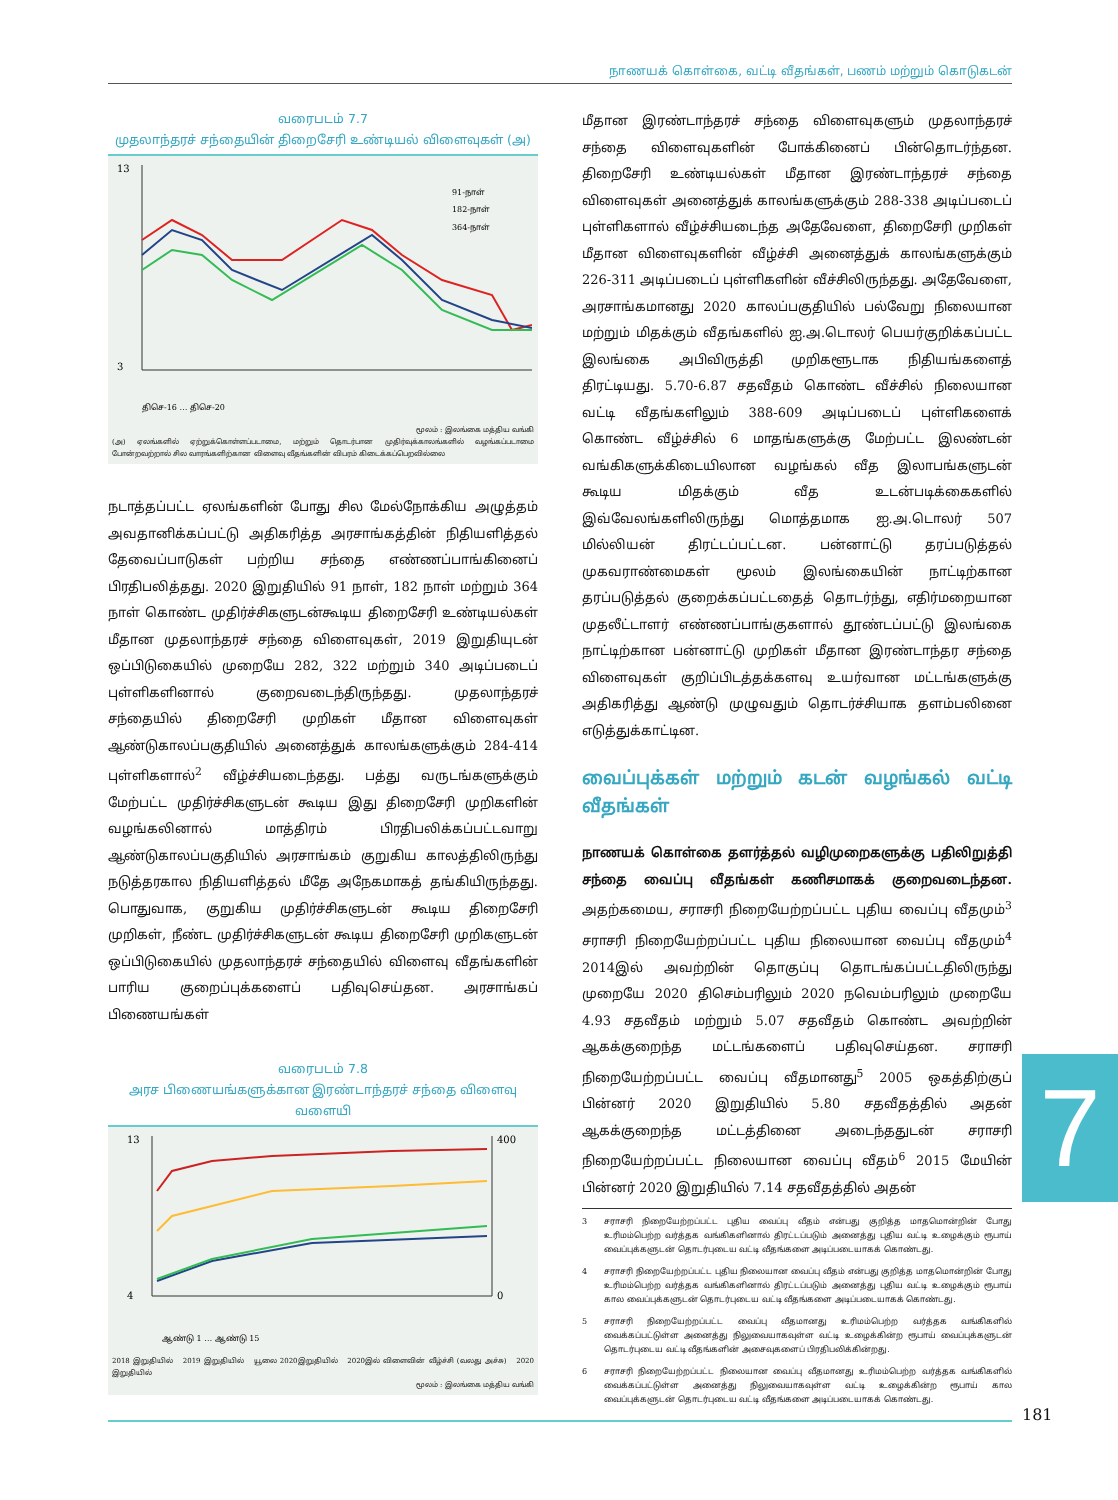நாணயக் கொள்கை, வட்டி வீதங்கள், பணம் மற்றும் கொடுகடன்
வரைபடம் 7.7
முதலாந்தரச் சந்தையின் திறைசேரி உண்டியல் விளைவுகள் (அ)
13
3
91-நாள்
182-நாள்
364-நாள்
திசெ-16 … திசெ-20
மூலம் : இலங்கை மத்திய வங்கி
(அ) ஏலங்களில் ஏற்றுக்கொள்ளப்படாமை, மற்றும் தொடர்பான முதிர்வுக்காலங்களில் வழங்கப்படாமை போன்றவற்றால் சில வாரங்களிற்கான விளைவு வீதங்களின் விபரம் கிடைக்கப்பெறவில்லை
நடாத்தப்பட்ட ஏலங்களின் போது சில மேல்நோக்கிய அழுத்தம் அவதானிக்கப்பட்டு அதிகரித்த அரசாங்கத்தின் நிதியளித்தல் தேவைப்பாடுகள் பற்றிய சந்தை எண்ணப்பாங்கினைப் பிரதிபலித்தது. 2020 இறுதியில் 91 நாள், 182 நாள் மற்றும் 364 நாள் கொண்ட முதிர்ச்சிகளுடன்கூடிய திறைசேரி உண்டியல்கள் மீதான முதலாந்தரச் சந்தை விளைவுகள், 2019 இறுதியுடன் ஒப்பிடுகையில் முறையே 282, 322 மற்றும் 340 அடிப்படைப் புள்ளிகளினால் குறைவடைந்திருந்தது. முதலாந்தரச் சந்தையில் திறைசேரி முறிகள் மீதான விளைவுகள் ஆண்டுகாலப்பகுதியில் அனைத்துக் காலங்களுக்கும் 284-414 புள்ளிகளால்<sup>2</sup> வீழ்ச்சியடைந்தது. பத்து வருடங்களுக்கும் மேற்பட்ட முதிர்ச்சிகளுடன் கூடிய இது திறைசேரி முறிகளின் வழங்கலினால் மாத்திரம் பிரதிபலிக்கப்பட்டவாறு ஆண்டுகாலப்பகுதியில் அரசாங்கம் குறுகிய காலத்திலிருந்து நடுத்தரகால நிதியளித்தல் மீதே அநேகமாகத் தங்கியிருந்தது. பொதுவாக, குறுகிய முதிர்ச்சிகளுடன் கூடிய திறைசேரி முறிகள், நீண்ட முதிர்ச்சிகளுடன் கூடிய திறைசேரி முறிகளுடன் ஒப்பிடுகையில் முதலாந்தரச் சந்தையில் விளைவு வீதங்களின் பாரிய குறைப்புக்களைப் பதிவுசெய்தன. அரசாங்கப் பிணையங்கள்
வரைபடம் 7.8
அரச பிணையங்களுக்கான இரண்டாந்தரச் சந்தை விளைவு வளையி
13
4
400
0
ஆண்டு 1 … ஆண்டு 15
2018 இறுதியில் 2019 இறுதியில் யூலை 2020இறுதியில் 2020இல் விளைவின் வீழ்ச்சி (வலது அச்சு) 2020 இறுதியில்
மூலம் : இலங்கை மத்திய வங்கி
மீதான இரண்டாந்தரச் சந்தை விளைவுகளும் முதலாந்தரச் சந்தை விளைவுகளின் போக்கினைப் பின்தொடர்ந்தன. திறைசேரி உண்டியல்கள் மீதான இரண்டாந்தரச் சந்தை விளைவுகள் அனைத்துக் காலங்களுக்கும் 288-338 அடிப்படைப் புள்ளிகளால் வீழ்ச்சியடைந்த அதேவேளை, திறைசேரி முறிகள் மீதான விளைவுகளின் வீழ்ச்சி அனைத்துக் காலங்களுக்கும் 226-311 அடிப்படைப் புள்ளிகளின் வீச்சிலிருந்தது. அதேவேளை, அரசாங்கமானது 2020 காலப்பகுதியில் பல்வேறு நிலையான மற்றும் மிதக்கும் வீதங்களில் ஐ.அ.டொலர் பெயர்குறிக்கப்பட்ட இலங்கை அபிவிருத்தி முறிகளூடாக நிதியங்களைத் திரட்டியது. 5.70-6.87 சதவீதம் கொண்ட வீச்சில் நிலையான வட்டி வீதங்களிலும் 388-609 அடிப்படைப் புள்ளிகளைக் கொண்ட வீழ்ச்சில் 6 மாதங்களுக்கு மேற்பட்ட இலண்டன் வங்கிகளுக்கிடையிலான வழங்கல் வீத இலாபங்களுடன் கூடிய மிதக்கும் வீத உடன்படிக்கைகளில் இவ்வேலங்களிலிருந்து மொத்தமாக ஐ.அ.டொலர் 507 மில்லியன் திரட்டப்பட்டன. பன்னாட்டு தரப்படுத்தல் முகவராண்மைகள் மூலம் இலங்கையின் நாட்டிற்கான தரப்படுத்தல் குறைக்கப்பட்டதைத் தொடர்ந்து, எதிர்மறையான முதலீட்டாளர் எண்ணப்பாங்குகளால் தூண்டப்பட்டு இலங்கை நாட்டிற்கான பன்னாட்டு முறிகள் மீதான இரண்டாந்தர சந்தை விளைவுகள் குறிப்பிடத்தக்களவு உயர்வான மட்டங்களுக்கு அதிகரித்து ஆண்டு முழுவதும் தொடர்ச்சியாக தளம்பலினை எடுத்துக்காட்டின.
வைப்புக்கள் மற்றும் கடன் வழங்கல் வட்டி வீதங்கள்
நாணயக் கொள்கை தளர்த்தல் வழிமுறைகளுக்கு பதிலிறுத்தி சந்தை வைப்பு வீதங்கள் கணிசமாகக் குறைவடைந்தன. அதற்கமைய, சராசரி நிறையேற்றப்பட்ட புதிய வைப்பு வீதமும்<sup>3</sup> சராசரி நிறையேற்றப்பட்ட புதிய நிலையான வைப்பு வீதமும்<sup>4</sup> 2014இல் அவற்றின் தொகுப்பு தொடங்கப்பட்டதிலிருந்து முறையே 2020 திசெம்பரிலும் 2020 நவெம்பரிலும் முறையே 4.93 சதவீதம் மற்றும் 5.07 சதவீதம் கொண்ட அவற்றின் ஆகக்குறைந்த மட்டங்களைப் பதிவுசெய்தன. சராசரி நிறையேற்றப்பட்ட வைப்பு வீதமானது<sup>5</sup> 2005 ஒகத்திற்குப் பின்னர் 2020 இறுதியில் 5.80 சதவீதத்தில் அதன் ஆகக்குறைந்த மட்டத்தினை அடைந்ததுடன் சராசரி நிறையேற்றப்பட்ட நிலையான வைப்பு வீதம்<sup>6</sup> 2015 மேயின் பின்னர் 2020 இறுதியில் 7.14 சதவீதத்தில் அதன்
3 சராசரி நிறையேற்றப்பட்ட புதிய வைப்பு வீதம் என்பது குறித்த மாதமொன்றின் போது உரிமம்பெற்ற வர்த்தக வங்கிகளினால் திரட்டப்படும் அனைத்து புதிய வட்டி உழைக்கும் ரூபாய் வைப்புக்களுடன் தொடர்புடைய வட்டி வீதங்களை அடிப்படையாகக் கொண்டது.
4 சராசரி நிறையேற்றப்பட்ட புதிய நிலையான வைப்பு வீதம் என்பது குறித்த மாதமொன்றின் போது உரிமம்பெற்ற வர்த்தக வங்கிகளினால் திரட்டப்படும் அனைத்து புதிய வட்டி உழைக்கும் ரூபாய் கால வைப்புக்களுடன் தொடர்புடைய வட்டி வீதங்களை அடிப்படையாகக் கொண்டது.
5 சராசரி நிறையேற்றப்பட்ட வைப்பு வீதமானது உரிமம்பெற்ற வர்த்தக வங்கிகளில் வைக்கப்பட்டுள்ள அனைத்து நிலுவையாகவுள்ள வட்டி உழைக்கின்ற ரூபாய் வைப்புக்களுடன் தொடர்புடைய வட்டி வீதங்களின் அசைவுகளைப் பிரதிபலிக்கின்றது.
6 சராசரி நிறையேற்றப்பட்ட நிலையான வைப்பு வீதமானது உரிமம்பெற்ற வர்த்தக வங்கிகளில் வைக்கப்பட்டுள்ள அனைத்து நிலுவையாகவுள்ள வட்டி உழைக்கின்ற ரூபாய் கால வைப்புக்களுடன் தொடர்புடைய வட்டி வீதங்களை அடிப்படையாகக் கொண்டது.
7
181